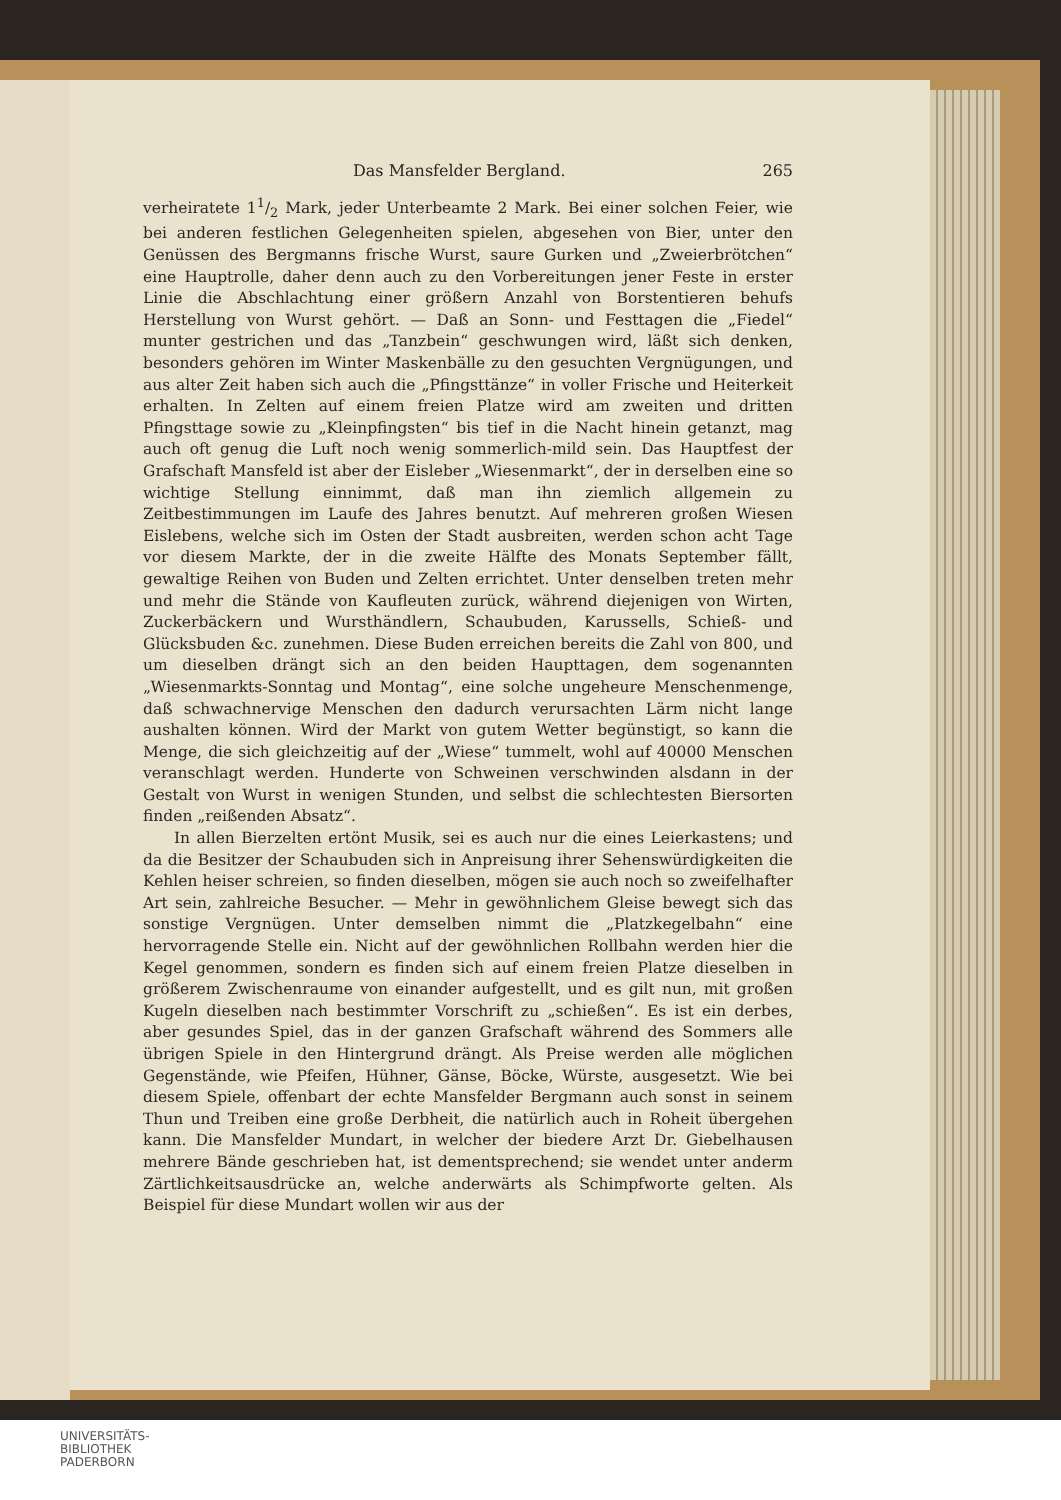Das Mansfelder Bergland. 265
verheiratete 11/2 Mark, jeder Unterbeamte 2 Mark. Bei einer solchen Feier, wie bei anderen festlichen Gelegenheiten spielen, abgesehen von Bier, unter den Genüssen des Bergmanns frische Wurst, saure Gurken und „Zweierbrötchen“ eine Hauptrolle, daher denn auch zu den Vorbereitungen jener Feste in erster Linie die Abschlachtung einer größern Anzahl von Borstentieren behufs Herstellung von Wurst gehört. — Daß an Sonn- und Festtagen die „Fiedel“ munter gestrichen und das „Tanzbein“ geschwungen wird, läßt sich denken, besonders gehören im Winter Maskenbälle zu den gesuchten Vergnügungen, und aus alter Zeit haben sich auch die „Pfingsttänze“ in voller Frische und Heiterkeit erhalten. In Zelten auf einem freien Platze wird am zweiten und dritten Pfingsttage sowie zu „Kleinpfingsten“ bis tief in die Nacht hinein getanzt, mag auch oft genug die Luft noch wenig sommerlich-mild sein. Das Hauptfest der Grafschaft Mansfeld ist aber der Eisleber „Wiesenmarkt“, der in derselben eine so wichtige Stellung einnimmt, daß man ihn ziemlich allgemein zu Zeitbestimmungen im Laufe des Jahres benutzt. Auf mehreren großen Wiesen Eislebens, welche sich im Osten der Stadt ausbreiten, werden schon acht Tage vor diesem Markte, der in die zweite Hälfte des Monats September fällt, gewaltige Reihen von Buden und Zelten errichtet. Unter denselben treten mehr und mehr die Stände von Kaufleuten zurück, während diejenigen von Wirten, Zuckerbäckern und Wursthändlern, Schaubuden, Karussells, Schieß- und Glücksbuden &c. zunehmen. Diese Buden erreichen bereits die Zahl von 800, und um dieselben drängt sich an den beiden Haupttagen, dem sogenannten „Wiesenmarkts-Sonntag und Montag“, eine solche ungeheure Menschenmenge, daß schwachnervige Menschen den dadurch verursachten Lärm nicht lange aushalten können. Wird der Markt von gutem Wetter begünstigt, so kann die Menge, die sich gleichzeitig auf der „Wiese“ tummelt, wohl auf 40000 Menschen veranschlagt werden. Hunderte von Schweinen verschwinden alsdann in der Gestalt von Wurst in wenigen Stunden, und selbst die schlechtesten Biersorten finden „reißenden Absatz“.
In allen Bierzelten ertönt Musik, sei es auch nur die eines Leierkastens; und da die Besitzer der Schaubuden sich in Anpreisung ihrer Sehenswürdigkeiten die Kehlen heiser schreien, so finden dieselben, mögen sie auch noch so zweifelhafter Art sein, zahlreiche Besucher. — Mehr in gewöhnlichem Gleise bewegt sich das sonstige Vergnügen. Unter demselben nimmt die „Platzkegelbahn“ eine hervorragende Stelle ein. Nicht auf der gewöhnlichen Rollbahn werden hier die Kegel genommen, sondern es finden sich auf einem freien Platze dieselben in größerem Zwischenraume von einander aufgestellt, und es gilt nun, mit großen Kugeln dieselben nach bestimmter Vorschrift zu „schießen“. Es ist ein derbes, aber gesundes Spiel, das in der ganzen Grafschaft während des Sommers alle übrigen Spiele in den Hintergrund drängt. Als Preise werden alle möglichen Gegenstände, wie Pfeifen, Hühner, Gänse, Böcke, Würste, ausgesetzt. Wie bei diesem Spiele, offenbart der echte Mansfelder Bergmann auch sonst in seinem Thun und Treiben eine große Derbheit, die natürlich auch in Roheit übergehen kann. Die Mansfelder Mundart, in welcher der biedere Arzt Dr. Giebelhausen mehrere Bände geschrieben hat, ist dementsprechend; sie wendet unter anderm Zärtlichkeitsausdrücke an, welche anderwärts als Schimpfworte gelten. Als Beispiel für diese Mundart wollen wir aus der
UNIVERSITÄTS-
BIBLIOTHEK
PADERBORN